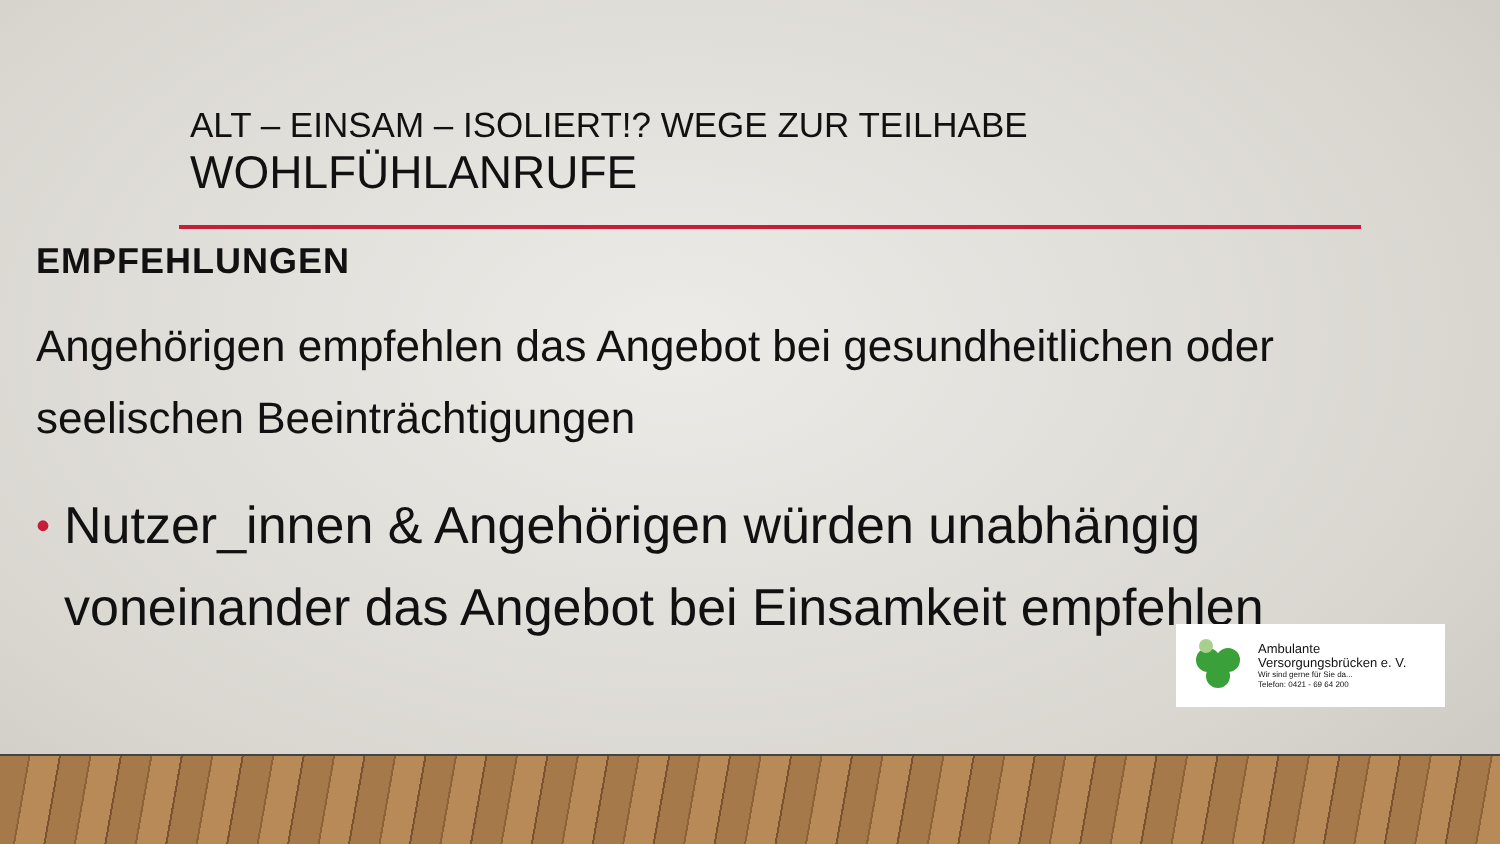ALT – EINSAM – ISOLIERT!? WEGE ZUR TEILHABE
WOHLFÜHLANRUFE
EMPFEHLUNGEN
Angehörigen empfehlen das Angebot bei gesundheitlichen oder seelischen Beeinträchtigungen
• Nutzer_innen & Angehörigen würden unabhängig voneinander das Angebot bei Einsamkeit empfehlen
Ambulante
Versorgungsbrücken e. V.
Wir sind gerne für Sie da...
Telefon: 0421 - 69 64 200